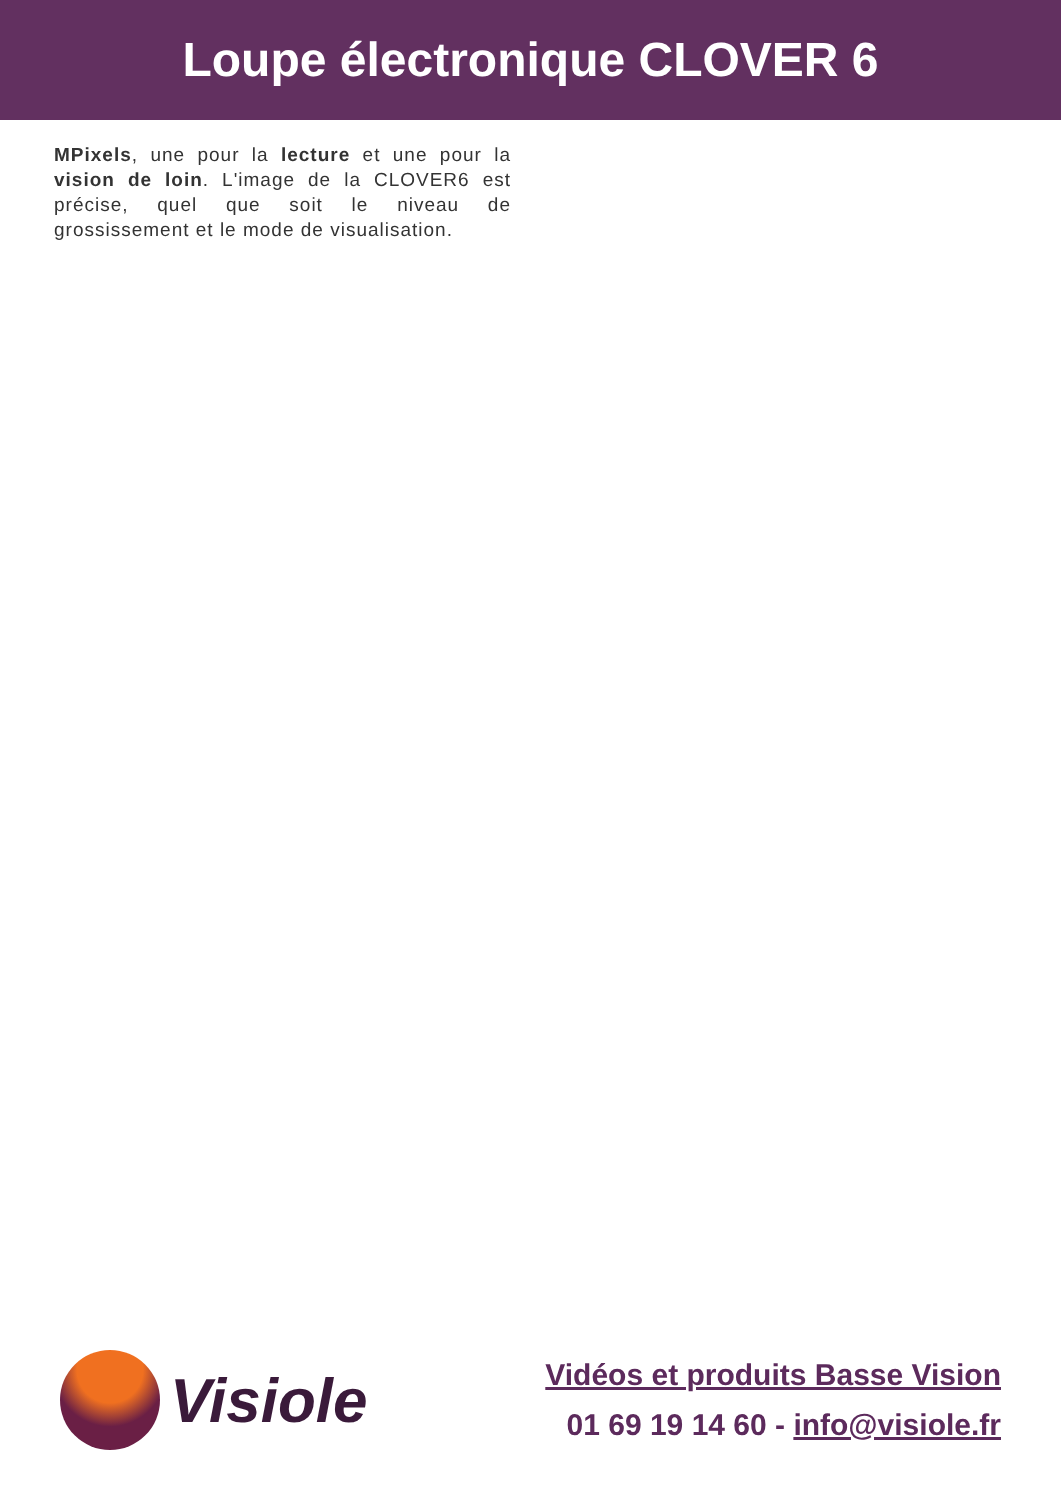Loupe électronique CLOVER 6
MPixels, une pour la lecture et une pour la vision de loin. L'image de la CLOVER6 est précise, quel que soit le niveau de grossissement et le mode de visualisation.
Visiole
Vidéos et produits Basse Vision
01 69 19 14 60 - info@visiole.fr